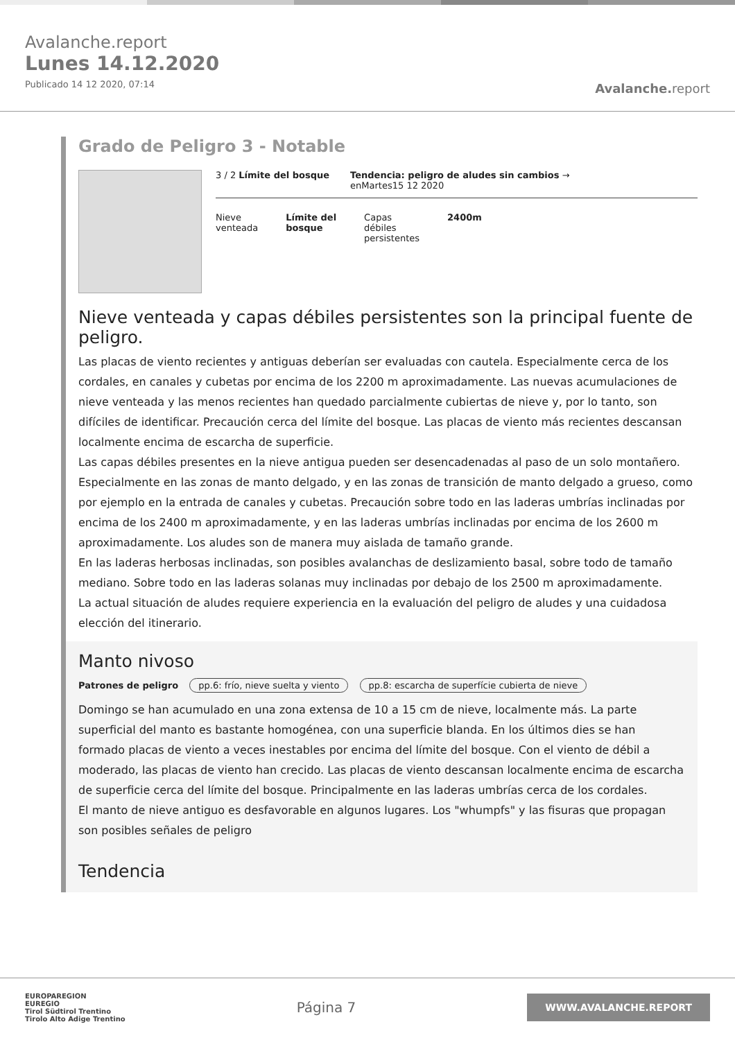Avalanche.report
Lunes 14.12.2020
Publicado 14 12 2020, 07:14
Avalanche. report
Grado de Peligro 3 - Notable
3 / 2 Límite del bosque Tendencia: peligro de aludes sin cambios →
enMartes15 12 2020
Nieve
venteada
Límite del
bosque
Capas
débiles
persistentes
2400m
Nieve venteada y capas débiles persistentes son la principal fuente de peligro.
Las placas de viento recientes y antiguas deberían ser evaluadas con cautela. Especialmente cerca de los cordales, en canales y cubetas por encima de los 2200 m aproximadamente. Las nuevas acumulaciones de nieve venteada y las menos recientes han quedado parcialmente cubiertas de nieve y, por lo tanto, son difíciles de identificar. Precaución cerca del límite del bosque. Las placas de viento más recientes descansan localmente encima de escarcha de superficie.
Las capas débiles presentes en la nieve antigua pueden ser desencadenadas al paso de un solo montañero. Especialmente en las zonas de manto delgado, y en las zonas de transición de manto delgado a grueso, como por ejemplo en la entrada de canales y cubetas. Precaución sobre todo en las laderas umbrías inclinadas por encima de los 2400 m aproximadamente, y en las laderas umbrías inclinadas por encima de los 2600 m aproximadamente. Los aludes son de manera muy aislada de tamaño grande.
En las laderas herbosas inclinadas, son posibles avalanchas de deslizamiento basal, sobre todo de tamaño mediano. Sobre todo en las laderas solanas muy inclinadas por debajo de los 2500 m aproximadamente.
La actual situación de aludes requiere experiencia en la evaluación del peligro de aludes y una cuidadosa elección del itinerario.
Manto nivoso
Patrones de peligro pp.6: frío, nieve suelta y viento pp.8: escarcha de superfície cubierta de nieve
Domingo se han acumulado en una zona extensa de 10 a 15 cm de nieve, localmente más. La parte superficial del manto es bastante homogénea, con una superficie blanda. En los últimos dies se han formado placas de viento a veces inestables por encima del límite del bosque. Con el viento de débil a moderado, las placas de viento han crecido. Las placas de viento descansan localmente encima de escarcha de superficie cerca del límite del bosque. Principalmente en las laderas umbrías cerca de los cordales.
El manto de nieve antiguo es desfavorable en algunos lugares. Los "whumpfs" y las fisuras que propagan son posibles señales de peligro
Tendencia
EUROPAREGION
EUREGIO
Tirol Südtirol Trentino
Tirolo Alto Adige Trentino
Página 7
WWW.AVALANCHE.REPORT